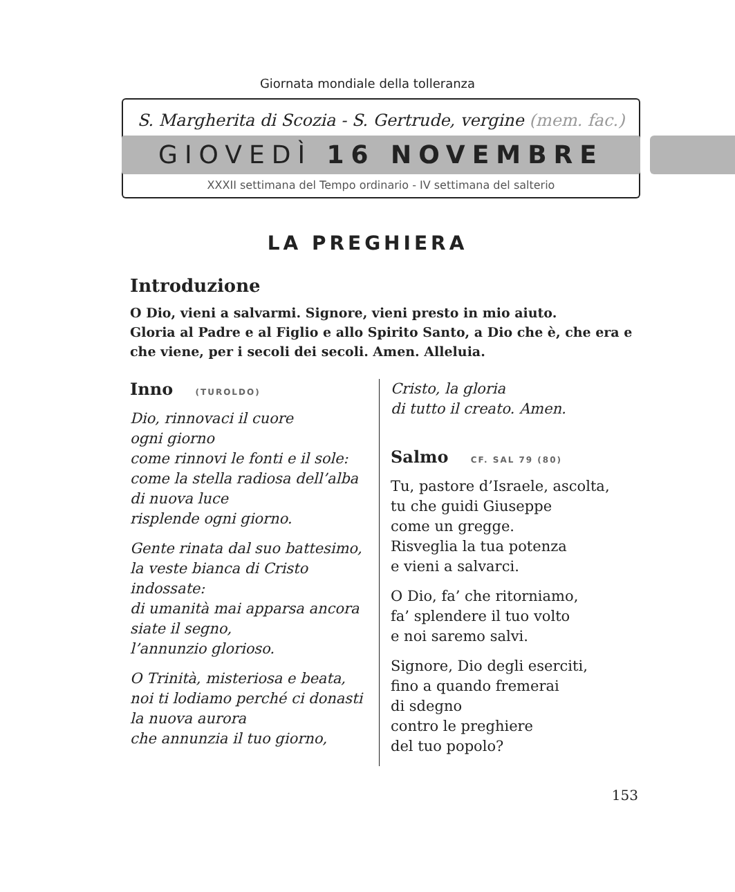Giornata mondiale della tolleranza
S. Margherita di Scozia - S. Gertrude, vergine (mem. fac.)
GIOVEDÌ 16 NOVEMBRE
XXXII settimana del Tempo ordinario - IV settimana del salterio
LA PREGHIERA
Introduzione
O Dio, vieni a salvarmi. Signore, vieni presto in mio aiuto.
Gloria al Padre e al Figlio e allo Spirito Santo, a Dio che è, che era e che viene, per i secoli dei secoli. Amen. Alleluia.
Inno (TUROLDO)
Dio, rinnovaci il cuore
ogni giorno
come rinnovi le fonti e il sole:
come la stella radiosa dell’alba
di nuova luce
risplende ogni giorno.
Gente rinata dal suo battesimo,
la veste bianca di Cristo
indossate:
di umanità mai apparsa ancora
siate il segno,
l’annunzio glorioso.
O Trinità, misteriosa e beata,
noi ti lodiamo perché ci donasti
la nuova aurora
che annunzia il tuo giorno,
Cristo, la gloria
di tutto il creato. Amen.
Salmo CF. SAL 79 (80)
Tu, pastore d’Israele, ascolta,
tu che guidi Giuseppe
come un gregge.
Risveglia la tua potenza
e vieni a salvarci.
O Dio, fa’ che ritorniamo,
fa’ splendere il tuo volto
e noi saremo salvi.
Signore, Dio degli eserciti,
fino a quando fremerai
di sdegno
contro le preghiere
del tuo popolo?
153